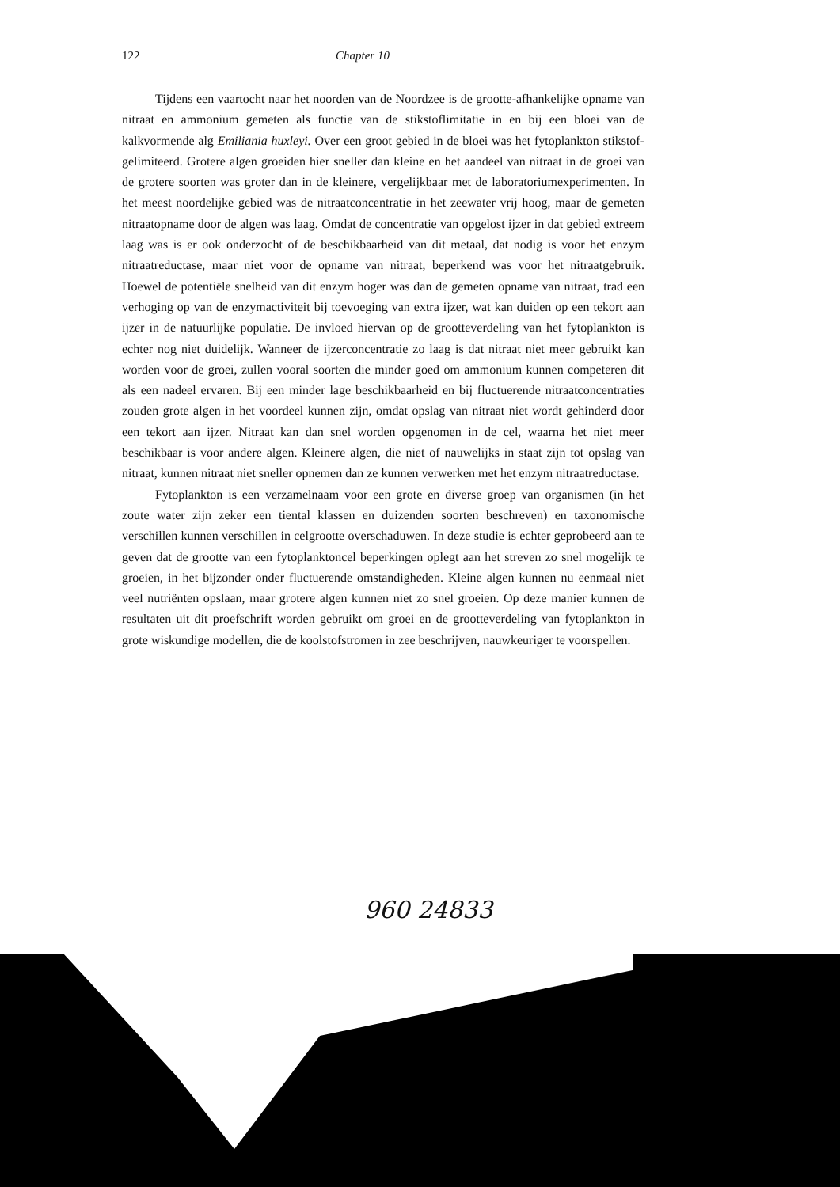122 Chapter 10
Tijdens een vaartocht naar het noorden van de Noordzee is de grootte-afhankelijke opname van nitraat en ammonium gemeten als functie van de stikstoflimitatie in en bij een bloei van de kalkvormende alg Emiliania huxleyi. Over een groot gebied in de bloei was het fytoplankton stikstof-gelimiteerd. Grotere algen groeiden hier sneller dan kleine en het aandeel van nitraat in de groei van de grotere soorten was groter dan in de kleinere, vergelijkbaar met de laboratoriumexperimenten. In het meest noordelijke gebied was de nitraatconcentratie in het zeewater vrij hoog, maar de gemeten nitraatopname door de algen was laag. Omdat de concentratie van opgelost ijzer in dat gebied extreem laag was is er ook onderzocht of de beschikbaarheid van dit metaal, dat nodig is voor het enzym nitraatreductase, maar niet voor de opname van nitraat, beperkend was voor het nitraatgebruik. Hoewel de potentiële snelheid van dit enzym hoger was dan de gemeten opname van nitraat, trad een verhoging op van de enzymactiviteit bij toevoeging van extra ijzer, wat kan duiden op een tekort aan ijzer in de natuurlijke populatie. De invloed hiervan op de grootteverdeling van het fytoplankton is echter nog niet duidelijk. Wanneer de ijzerconcentratie zo laag is dat nitraat niet meer gebruikt kan worden voor de groei, zullen vooral soorten die minder goed om ammonium kunnen competeren dit als een nadeel ervaren. Bij een minder lage beschikbaarheid en bij fluctuerende nitraatconcentraties zouden grote algen in het voordeel kunnen zijn, omdat opslag van nitraat niet wordt gehinderd door een tekort aan ijzer. Nitraat kan dan snel worden opgenomen in de cel, waarna het niet meer beschikbaar is voor andere algen. Kleinere algen, die niet of nauwelijks in staat zijn tot opslag van nitraat, kunnen nitraat niet sneller opnemen dan ze kunnen verwerken met het enzym nitraatreductase.
Fytoplankton is een verzamelnaam voor een grote en diverse groep van organismen (in het zoute water zijn zeker een tiental klassen en duizenden soorten beschreven) en taxonomische verschillen kunnen verschillen in celgrootte overschaduwen. In deze studie is echter geprobeerd aan te geven dat de grootte van een fytoplanktoncel beperkingen oplegt aan het streven zo snel mogelijk te groeien, in het bijzonder onder fluctuerende omstandigheden. Kleine algen kunnen nu eenmaal niet veel nutriënten opslaan, maar grotere algen kunnen niet zo snel groeien. Op deze manier kunnen de resultaten uit dit proefschrift worden gebruikt om groei en de grootteverdeling van fytoplankton in grote wiskundige modellen, die de koolstofstromen in zee beschrijven, nauwkeuriger te voorspellen.
960 24833